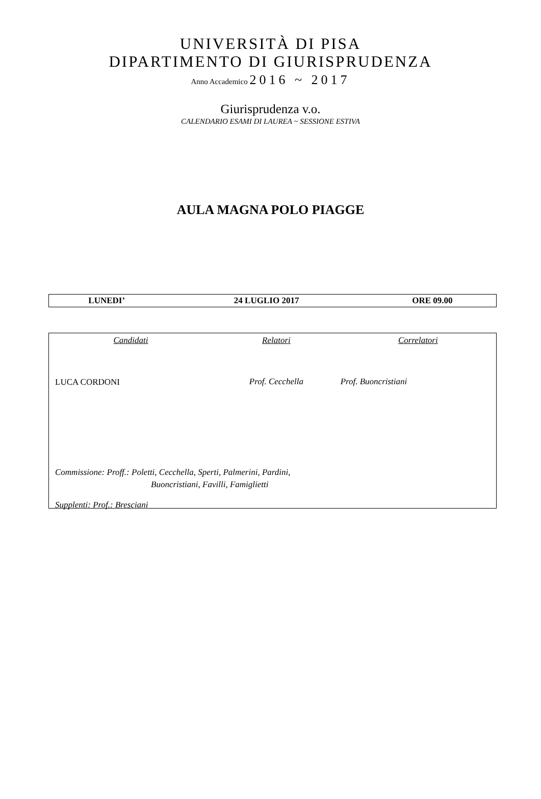UNIVERSITÀ DI PISA
DIPARTIMENTO DI GIURISPRUDENZA
Anno Accademico 2016 ~ 2017
Giurisprudenza v.o.
CALENDARIO ESAMI DI LAUREA ~ SESSIONE ESTIVA
AULA MAGNA POLO PIAGGE
| LUNEDI’ | 24 LUGLIO 2017 | ORE 09.00 |
| Candidati | Relatori | Correlatori |
| --- | --- | --- |
| LUCA CORDONI | Prof. Cecchella | Prof. Buoncristiani |
Commissione: Proff.: Poletti, Cecchella, Sperti, Palmerini, Pardini,
Buoncristiani, Favilli, Famiglietti
Supplenti: Prof.: Bresciani